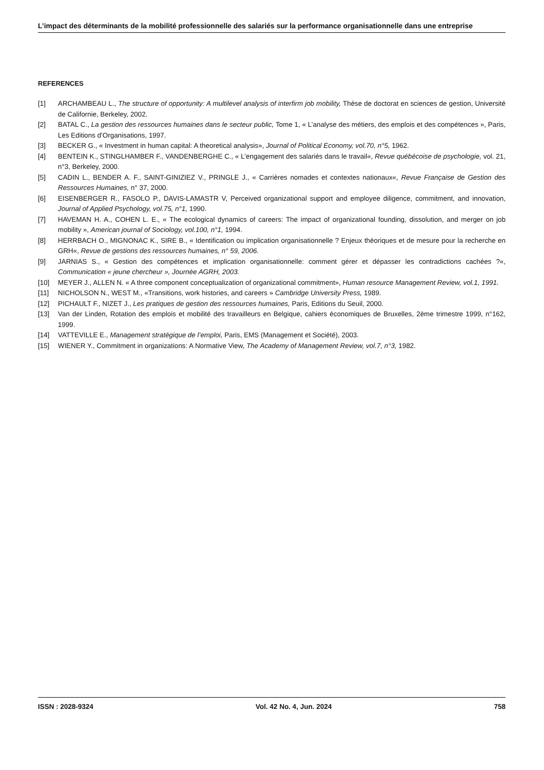L’impact des déterminants de la mobilité professionnelle des salariés sur la performance organisationnelle dans une entreprise
REFERENCES
[1] ARCHAMBEAU L., The structure of opportunity: A multilevel analysis of interfirm job mobility, Thèse de doctorat en sciences de gestion, Université de Californie, Berkeley, 2002.
[2] BATAL C., La gestion des ressources humaines dans le secteur public, Tome 1, « L’analyse des métiers, des emplois et des compétences », Paris, Les Editions d’Organisations, 1997.
[3] BECKER G., « Investment in human capital: A theoretical analysis», Journal of Political Economy, vol.70, n°5, 1962.
[4] BENTEIN K., STINGLHAMBER F., VANDENBERGHE C., « L’engagement des salariés dans le travail«, Revue québécoise de psychologie, vol. 21, n°3, Berkeley, 2000.
[5] CADIN L., BENDER A. F., SAINT-GINIZIEZ V., PRINGLE J., « Carrières nomades et contextes nationaux«, Revue Française de Gestion des Ressources Humaines, n° 37, 2000.
[6] EISENBERGER R., FASOLO P., DAVIS-LAMASTR V, Perceived organizational support and employee diligence, commitment, and innovation, Journal of Applied Psychology, vol.75, n°1, 1990.
[7] HAVEMAN H. A., COHEN L. E., « The ecological dynamics of careers: The impact of organizational founding, dissolution, and merger on job mobility », American journal of Sociology, vol.100, n°1, 1994.
[8] HERRBACH O., MIGNONAC K., SIRE B., « Identification ou implication organisationnelle ? Enjeux théoriques et de mesure pour la recherche en GRH«, Revue de gestions des ressources humaines, n° 59, 2006.
[9] JARNIAS S., « Gestion des compétences et implication organisationnelle: comment gérer et dépasser les contradictions cachées ?«, Communication « jeune chercheur », Journée AGRH, 2003.
[10] MEYER J., ALLEN N. « A three component conceptualization of organizational commitment», Human resource Management Review, vol.1, 1991.
[11] NICHOLSON N., WEST M., «Transitions, work histories, and careers » Cambridge University Press, 1989.
[12] PICHAULT F., NIZET J., Les pratiques de gestion des ressources humaines, Paris, Editions du Seuil, 2000.
[13] Van der Linden, Rotation des emplois et mobilité des travailleurs en Belgique, cahiers économiques de Bruxelles, 2ème trimestre 1999, n°162, 1999.
[14] VATTEVILLE E., Management stratégique de l’emploi, Paris, EMS (Management et Société), 2003.
[15] WIENER Y., Commitment in organizations: A Normative View, The Academy of Management Review, vol.7, n°3, 1982.
ISSN : 2028-9324 Vol. 42 No. 4, Jun. 2024 758